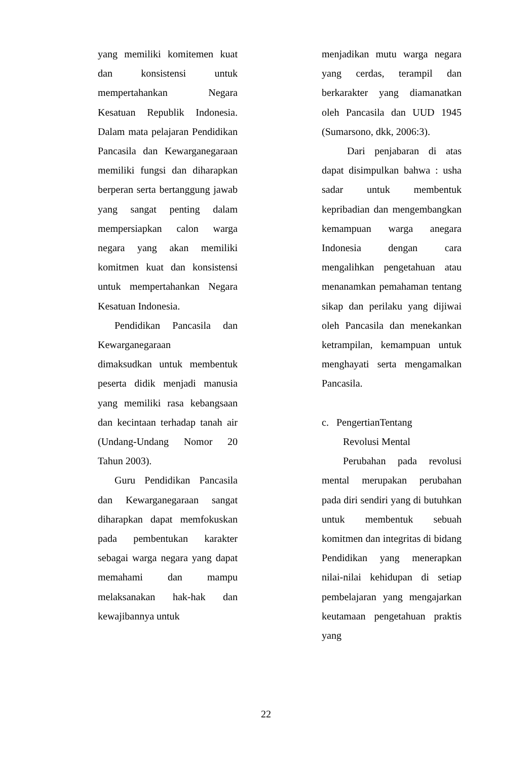yang memiliki komitemen kuat dan konsistensi untuk mempertahankan Negara Kesatuan Republik Indonesia. Dalam mata pelajaran Pendidikan Pancasila dan Kewarganegaraan memiliki fungsi dan diharapkan berperan serta bertanggung jawab yang sangat penting dalam mempersiapkan calon warga negara yang akan memiliki komitmen kuat dan konsistensi untuk mempertahankan Negara Kesatuan Indonesia.
Pendidikan Pancasila dan Kewarganegaraan
dimaksudkan untuk membentuk peserta didik menjadi manusia yang memiliki rasa kebangsaan dan kecintaan terhadap tanah air (Undang-Undang Nomor 20 Tahun 2003).
Guru Pendidikan Pancasila dan Kewarganegaraan sangat diharapkan dapat memfokuskan pada pembentukan karakter sebagai warga negara yang dapat memahami dan mampu melaksanakan hak-hak dan kewajibannya untuk
menjadikan mutu warga negara yang cerdas, terampil dan berkarakter yang diamanatkan oleh Pancasila dan UUD 1945 (Sumarsono, dkk, 2006:3).
Dari penjabaran di atas dapat disimpulkan bahwa : usha sadar untuk membentuk kepribadian dan mengembangkan kemampuan warga anegara Indonesia dengan cara mengalihkan pengetahuan atau menanamkan pemahaman tentang sikap dan perilaku yang dijiwai oleh Pancasila dan menekankan ketrampilan, kemampuan untuk menghayati serta mengamalkan Pancasila.
c. PengertianTentang
Revolusi Mental
Perubahan pada revolusi mental merupakan perubahan pada diri sendiri yang di butuhkan untuk membentuk sebuah komitmen dan integritas di bidang Pendidikan yang menerapkan nilai-nilai kehidupan di setiap pembelajaran yang mengajarkan keutamaan pengetahuan praktis yang
22